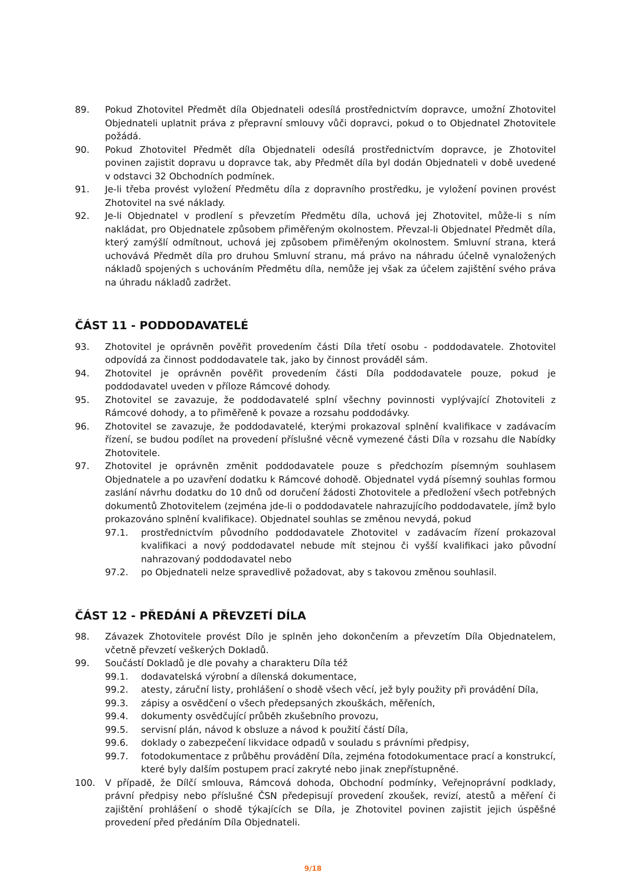89. Pokud Zhotovitel Předmět díla Objednateli odesílá prostřednictvím dopravce, umožní Zhotovitel Objednateli uplatnit práva z přepravní smlouvy vůči dopravci, pokud o to Objednatel Zhotovitele požádá.
90. Pokud Zhotovitel Předmět díla Objednateli odesílá prostřednictvím dopravce, je Zhotovitel povinen zajistit dopravu u dopravce tak, aby Předmět díla byl dodán Objednateli v době uvedené v odstavci 32 Obchodních podmínek.
91. Je-li třeba provést vyložení Předmětu díla z dopravního prostředku, je vyložení povinen provést Zhotovitel na své náklady.
92. Je-li Objednatel v prodlení s převzetím Předmětu díla, uchová jej Zhotovitel, může-li s ním nakládat, pro Objednatele způsobem přiměřeným okolnostem. Převzal-li Objednatel Předmět díla, který zamýšlí odmítnout, uchová jej způsobem přiměřeným okolnostem. Smluvní strana, která uchovává Předmět díla pro druhou Smluvní stranu, má právo na náhradu účelně vynaložených nákladů spojených s uchováním Předmětu díla, nemůže jej však za účelem zajištění svého práva na úhradu nákladů zadržet.
ČÁST 11 - PODDODAVATELÉ
93. Zhotovitel je oprávněn pověřit provedením části Díla třetí osobu - poddodavatele. Zhotovitel odpovídá za činnost poddodavatele tak, jako by činnost prováděl sám.
94. Zhotovitel je oprávněn pověřit provedením části Díla poddodavatele pouze, pokud je poddodavatel uveden v příloze Rámcové dohody.
95. Zhotovitel se zavazuje, že poddodavatelé splní všechny povinnosti vyplývající Zhotoviteli z Rámcové dohody, a to přiměřeně k povaze a rozsahu poddodávky.
96. Zhotovitel se zavazuje, že poddodavatelé, kterými prokazoval splnění kvalifikace v zadávacím řízení, se budou podílet na provedení příslušné věcně vymezené části Díla v rozsahu dle Nabídky Zhotovitele.
97. Zhotovitel je oprávněn změnit poddodavatele pouze s předchozím písemným souhlasem Objednatele a po uzavření dodatku k Rámcové dohodě. Objednatel vydá písemný souhlas formou zaslání návrhu dodatku do 10 dnů od doručení žádosti Zhotovitele a předložení všech potřebných dokumentů Zhotovitelem (zejména jde-li o poddodavatele nahrazujícího poddodavatele, jímž bylo prokazováno splnění kvalifikace). Objednatel souhlas se změnou nevydá, pokud
97.1. prostřednictvím původního poddodavatele Zhotovitel v zadávacím řízení prokazoval kvalifikaci a nový poddodavatel nebude mít stejnou či vyšší kvalifikaci jako původní nahrazovaný poddodavatel nebo
97.2. po Objednateli nelze spravedlivě požadovat, aby s takovou změnou souhlasil.
ČÁST 12 - PŘEDÁNÍ A PŘEVZETÍ DÍLA
98. Závazek Zhotovitele provést Dílo je splněn jeho dokončením a převzetím Díla Objednatelem, včetně převzetí veškerých Dokladů.
99. Součástí Dokladů je dle povahy a charakteru Díla též
99.1. dodavatelská výrobní a dílenská dokumentace,
99.2. atesty, záruční listy, prohlášení o shodě všech věcí, jež byly použity při provádění Díla,
99.3. zápisy a osvědčení o všech předepsaných zkouškách, měřeních,
99.4. dokumenty osvědčující průběh zkušebního provozu,
99.5. servisní plán, návod k obsluze a návod k použití částí Díla,
99.6. doklady o zabezpečení likvidace odpadů v souladu s právními předpisy,
99.7. fotodokumentace z průběhu provádění Díla, zejména fotodokumentace prací a konstrukcí, které byly dalším postupem prací zakryté nebo jinak znepřístupněné.
100. V případě, že Dílčí smlouva, Rámcová dohoda, Obchodní podmínky, Veřejnoprávní podklady, právní předpisy nebo příslušné ČSN předepisují provedení zkoušek, revizí, atestů a měření či zajištění prohlášení o shodě týkajících se Díla, je Zhotovitel povinen zajistit jejich úspěšné provedení před předáním Díla Objednateli.
9/18